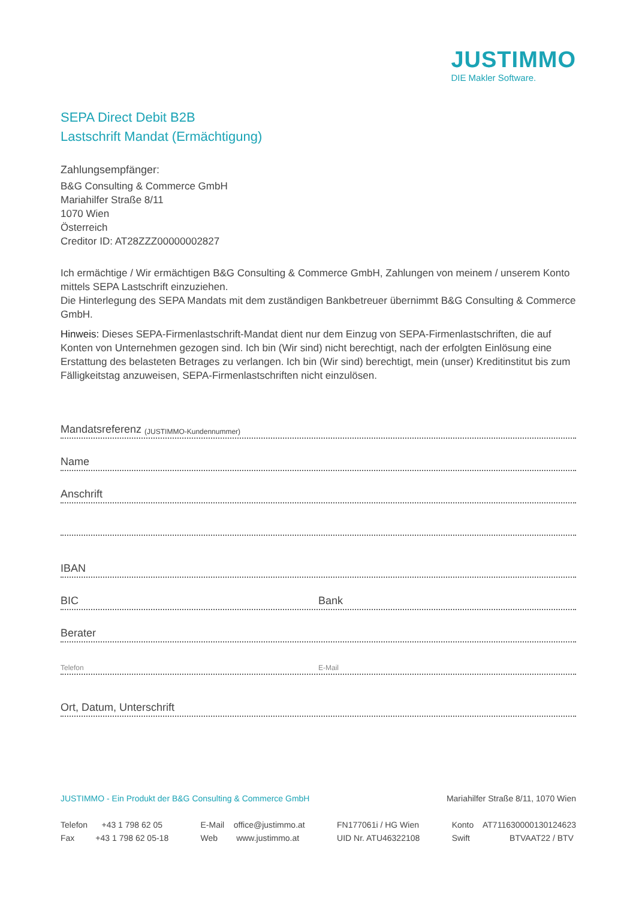JUSTIMMO
DIE Makler Software.
SEPA Direct Debit B2B
Lastschrift Mandat (Ermächtigung)
Zahlungsempfänger:
B&G Consulting & Commerce GmbH
Mariahilfer Straße 8/11
1070 Wien
Österreich
Creditor ID: AT28ZZZ00000002827
Ich ermächtige / Wir ermächtigen B&G Consulting & Commerce GmbH, Zahlungen von meinem / unserem Konto mittels SEPA Lastschrift einzuziehen.
Die Hinterlegung des SEPA Mandats mit dem zuständigen Bankbetreuer übernimmt B&G Consulting & Commerce GmbH.
Hinweis: Dieses SEPA-Firmenlastschrift-Mandat dient nur dem Einzug von SEPA-Firmenlastschriften, die auf Konten von Unternehmen gezogen sind. Ich bin (Wir sind) nicht berechtigt, nach der erfolgten Einlösung eine Erstattung des belasteten Betrages zu verlangen. Ich bin (Wir sind) berechtigt, mein (unser) Kreditinsti­tut bis zum Fälligkeitstag anzuweisen, SEPA-Firmenlastschriften nicht einzulösen.
Mandatsreferenz (JUSTIMMO-Kundennummer)
Name
Anschrift
IBAN
BIC Bank
Berater
Telefon E-Mail
Ort, Datum, Unterschrift
JUSTIMMO - Ein Produkt der B&G Consulting & Commerce GmbH Mariahilfer Straße 8/11, 1070 Wien
Telefon +43 1 798 62 05
Fax +43 1 798 62 05-18
E-Mail office@justimmo.at
Web www.justimmo.at
FN177061i / HG Wien
UID Nr. ATU46322108
Konto AT711630000130124623
Swift BTVAAT22 / BTV